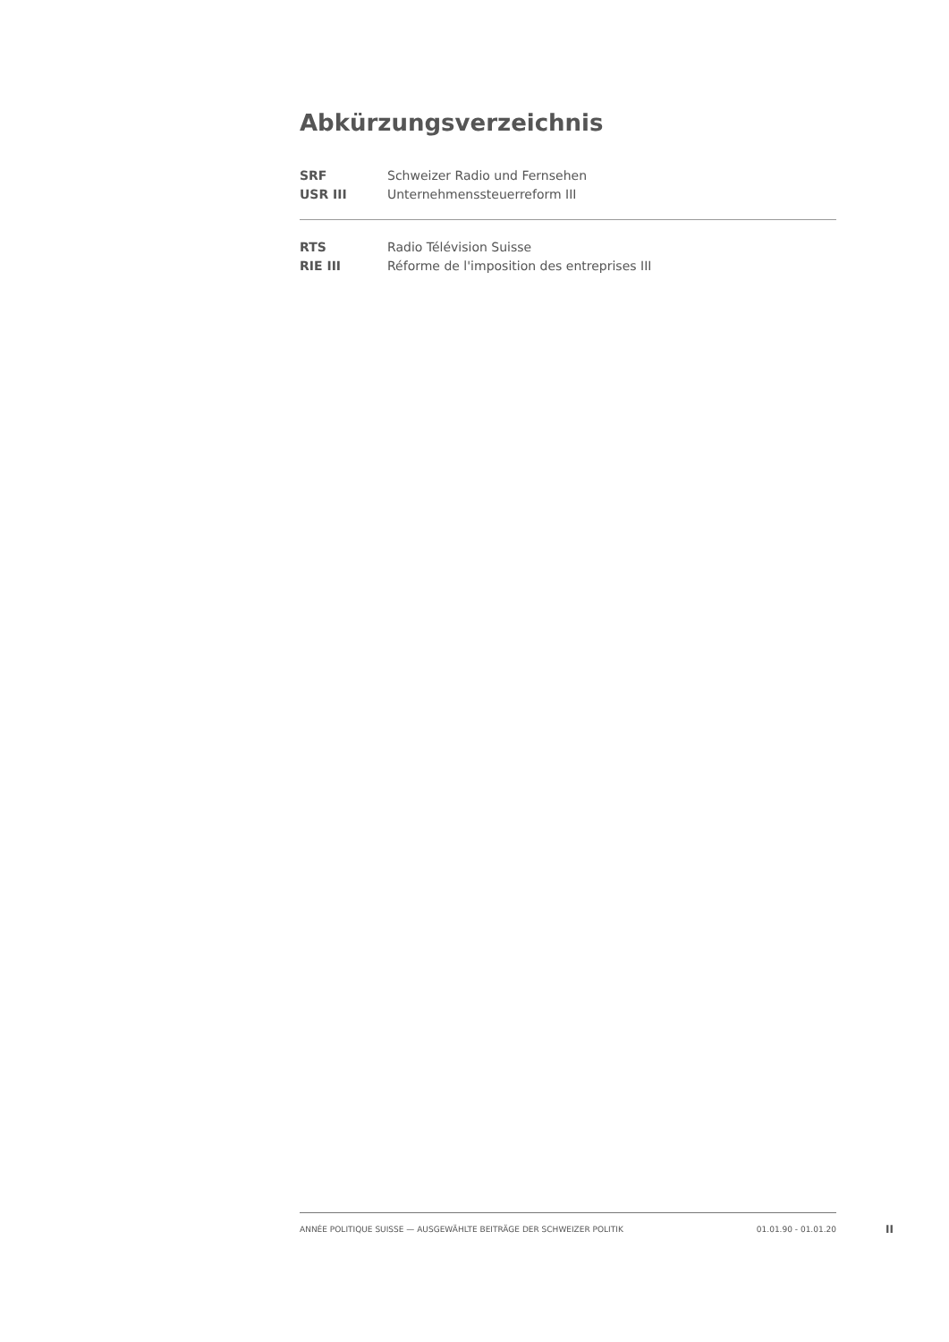Abkürzungsverzeichnis
SRF Schweizer Radio und Fernsehen
USR III Unternehmenssteuerreform III
RTS Radio Télévision Suisse
RIE III Réforme de l'imposition des entreprises III
ANNÉE POLITIQUE SUISSE — AUSGEWÄHLTE BEITRÄGE DER SCHWEIZER POLITIK 01.01.90 - 01.01.20
II